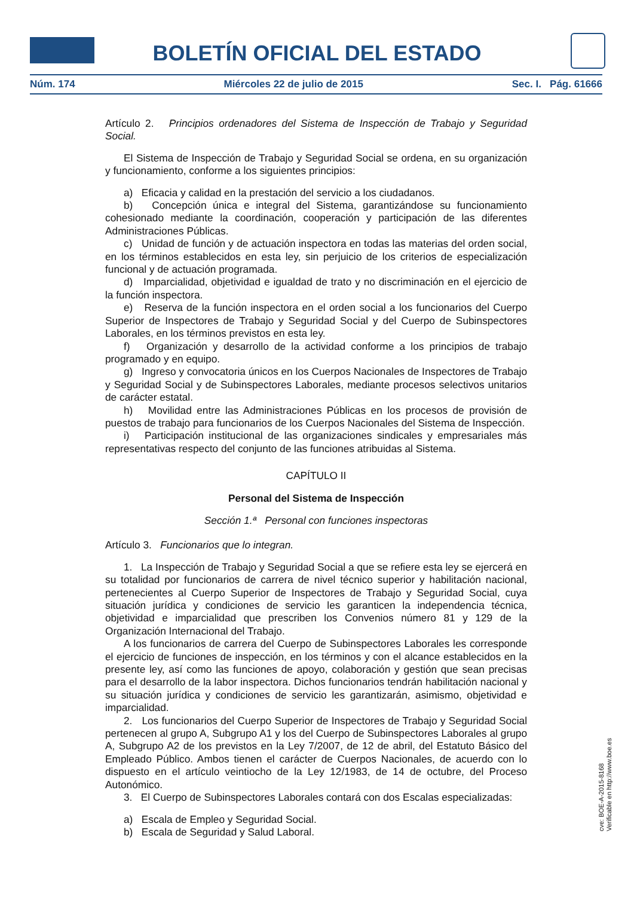BOLETÍN OFICIAL DEL ESTADO
Núm. 174 Miércoles 22 de julio de 2015 Sec. I. Pág. 61666
Artículo 2. Principios ordenadores del Sistema de Inspección de Trabajo y Seguridad Social.
El Sistema de Inspección de Trabajo y Seguridad Social se ordena, en su organización y funcionamiento, conforme a los siguientes principios:
a) Eficacia y calidad en la prestación del servicio a los ciudadanos.
b) Concepción única e integral del Sistema, garantizándose su funcionamiento cohesionado mediante la coordinación, cooperación y participación de las diferentes Administraciones Públicas.
c) Unidad de función y de actuación inspectora en todas las materias del orden social, en los términos establecidos en esta ley, sin perjuicio de los criterios de especialización funcional y de actuación programada.
d) Imparcialidad, objetividad e igualdad de trato y no discriminación en el ejercicio de la función inspectora.
e) Reserva de la función inspectora en el orden social a los funcionarios del Cuerpo Superior de Inspectores de Trabajo y Seguridad Social y del Cuerpo de Subinspectores Laborales, en los términos previstos en esta ley.
f) Organización y desarrollo de la actividad conforme a los principios de trabajo programado y en equipo.
g) Ingreso y convocatoria únicos en los Cuerpos Nacionales de Inspectores de Trabajo y Seguridad Social y de Subinspectores Laborales, mediante procesos selectivos unitarios de carácter estatal.
h) Movilidad entre las Administraciones Públicas en los procesos de provisión de puestos de trabajo para funcionarios de los Cuerpos Nacionales del Sistema de Inspección.
i) Participación institucional de las organizaciones sindicales y empresariales más representativas respecto del conjunto de las funciones atribuidas al Sistema.
CAPÍTULO II
Personal del Sistema de Inspección
Sección 1.ª Personal con funciones inspectoras
Artículo 3. Funcionarios que lo integran.
1. La Inspección de Trabajo y Seguridad Social a que se refiere esta ley se ejercerá en su totalidad por funcionarios de carrera de nivel técnico superior y habilitación nacional, pertenecientes al Cuerpo Superior de Inspectores de Trabajo y Seguridad Social, cuya situación jurídica y condiciones de servicio les garanticen la independencia técnica, objetividad e imparcialidad que prescriben los Convenios número 81 y 129 de la Organización Internacional del Trabajo.
A los funcionarios de carrera del Cuerpo de Subinspectores Laborales les corresponde el ejercicio de funciones de inspección, en los términos y con el alcance establecidos en la presente ley, así como las funciones de apoyo, colaboración y gestión que sean precisas para el desarrollo de la labor inspectora. Dichos funcionarios tendrán habilitación nacional y su situación jurídica y condiciones de servicio les garantizarán, asimismo, objetividad e imparcialidad.
2. Los funcionarios del Cuerpo Superior de Inspectores de Trabajo y Seguridad Social pertenecen al grupo A, Subgrupo A1 y los del Cuerpo de Subinspectores Laborales al grupo A, Subgrupo A2 de los previstos en la Ley 7/2007, de 12 de abril, del Estatuto Básico del Empleado Público. Ambos tienen el carácter de Cuerpos Nacionales, de acuerdo con lo dispuesto en el artículo veintiocho de la Ley 12/1983, de 14 de octubre, del Proceso Autonómico.
3. El Cuerpo de Subinspectores Laborales contará con dos Escalas especializadas:
a) Escala de Empleo y Seguridad Social.
b) Escala de Seguridad y Salud Laboral.
cve: BOE-A-2015-8168
Verificable en http://www.boe.es